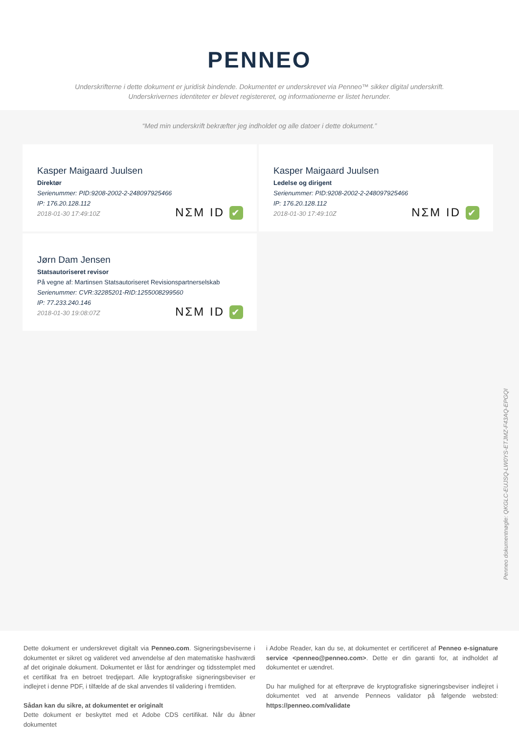PENNEO
Underskrifterne i dette dokument er juridisk bindende. Dokumentet er underskrevet via Penneo™ sikker digital underskrift.
Underskrivernes identiteter er blevet registereret, og informationerne er listet herunder.
“Med min underskrift bekræfter jeg indholdet og alle datoer i dette dokument.”
Kasper Maigaard Juulsen
Direktør
Serienummer: PID:9208-2002-2-248097925466
IP: 176.20.128.112
2018-01-30 17:49:10Z
NΣM ID ✔
Kasper Maigaard Juulsen
Ledelse og dirigent
Serienummer: PID:9208-2002-2-248097925466
IP: 176.20.128.112
2018-01-30 17:49:10Z
NΣM ID ✔
Jørn Dam Jensen
Statsautoriseret revisor
På vegne af: Martinsen Statsautoriseret Revisionspartnerselskab
Serienummer: CVR:32285201-RID:1255008299560
IP: 77.233.240.146
2018-01-30 19:08:07Z
NΣM ID ✔
Penneo dokumentnøgle: QKGLC-EUJSQ-LW0YS-ETJMZ-F43AQ-EPGQI
Dette dokument er underskrevet digitalt via Penneo.com. Signeringsbeviserne i dokumentet er sikret og valideret ved anvendelse af den matematiske hashværdi af det originale dokument. Dokumentet er låst for ændringer og tidsstemplet med et certifikat fra en betroet tredjepart. Alle kryptografiske signeringsbeviser er indlejret i denne PDF, i tilfælde af de skal anvendes til validering i fremtiden.
Sådan kan du sikre, at dokumentet er originalt
Dette dokument er beskyttet med et Adobe CDS certifikat. Når du åbner dokumentet
i Adobe Reader, kan du se, at dokumentet er certificeret af Penneo e-signature service <penneo@penneo.com>. Dette er din garanti for, at indholdet af dokumentet er uændret.
Du har mulighed for at efterprøve de kryptografiske signeringsbeviser indlejret i dokumentet ved at anvende Penneos validator på følgende websted: https://penneo.com/validate